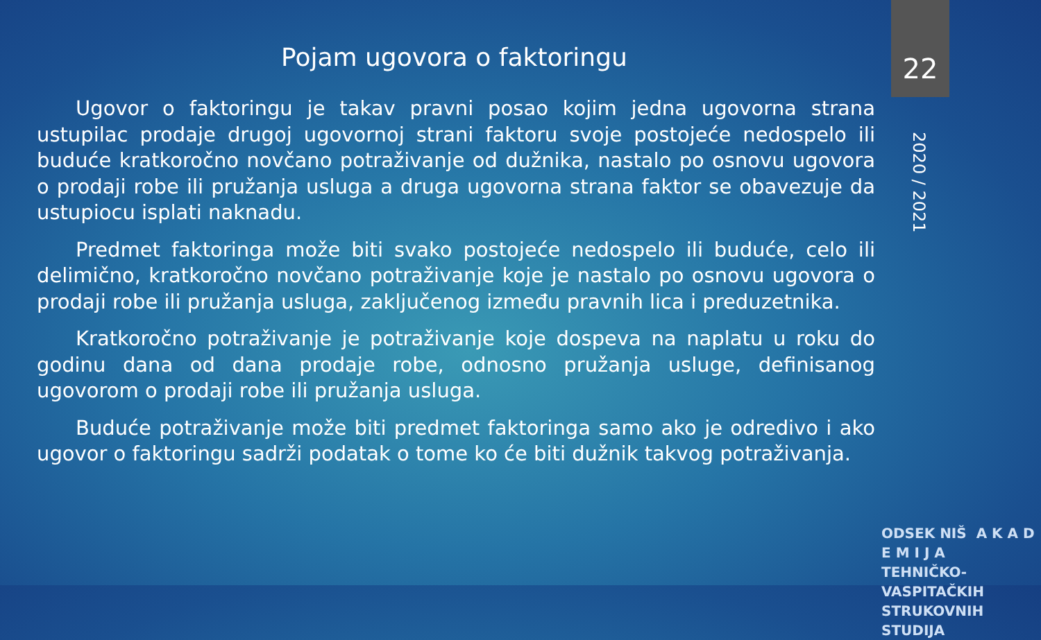Pojam ugovora o faktoringu
22
2020 / 2021
Ugovor o faktoringu je takav pravni posao kojim jedna ugovorna strana ustupilac prodaje drugoj ugovornoj strani faktoru svoje postojeće nedospelo ili buduće kratkoročno novčano potraživanje od dužnika, nastalo po osnovu ugovora o prodaji robe ili pružanja usluga a druga ugovorna strana faktor se obavezuje da ustupiocu isplati naknadu.
Predmet faktoringa može biti svako postojeće nedospelo ili buduće, celo ili delimično, kratkoročno novčano potraživanje koje je nastalo po osnovu ugovora o prodaji robe ili pružanja usluga, zaključenog između pravnih lica i preduzetnika.
Kratkoročno potraživanje je potraživanje koje dospeva na naplatu u roku do godinu dana od dana prodaje robe, odnosno pružanja usluge, definisanog ugovorom o prodaji robe ili pružanja usluga.
Buduće potraživanje može biti predmet faktoringa samo ako je odredivo i ako ugovor o faktoringu sadrži podatak o tome ko će biti dužnik takvog potraživanja.
ODSEK NIŠ A K A D E M I J A
TEHNIČKO-VASPITAČKIH
STRUKOVNIH STUDIJA